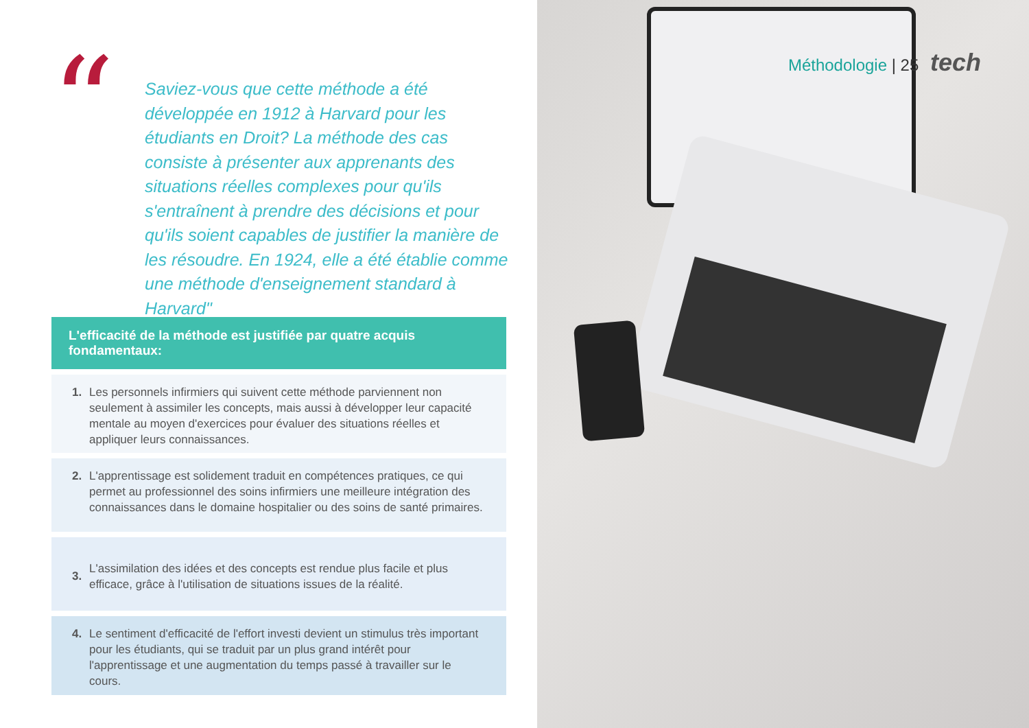“
Saviez-vous que cette méthode a été développée en 1912 à Harvard pour les étudiants en Droit? La méthode des cas consiste à présenter aux apprenants des situations réelles complexes pour qu'ils s'entraînent à prendre des décisions et pour qu'ils soient capables de justifier la manière de les résoudre. En 1924, elle a été établie comme une méthode d'enseignement standard à Harvard"
L'efficacité de la méthode est justifiée par quatre acquis fondamentaux:
1. Les personnels infirmiers qui suivent cette méthode parviennent non seulement à assimiler les concepts, mais aussi à développer leur capacité mentale au moyen d'exercices pour évaluer des situations réelles et appliquer leurs connaissances.
2. L'apprentissage est solidement traduit en compétences pratiques, ce qui permet au professionnel des soins infirmiers une meilleure intégration des connaissances dans le domaine hospitalier ou des soins de santé primaires.
3.
L'assimilation des idées et des concepts est rendue plus facile et plus efficace, grâce à l'utilisation de situations issues de la réalité.
4. Le sentiment d'efficacité de l'effort investi devient un stimulus très important pour les étudiants, qui se traduit par un plus grand intérêt pour l'apprentissage et une augmentation du temps passé à travailler sur le cours.
Méthodologie | 25 tech